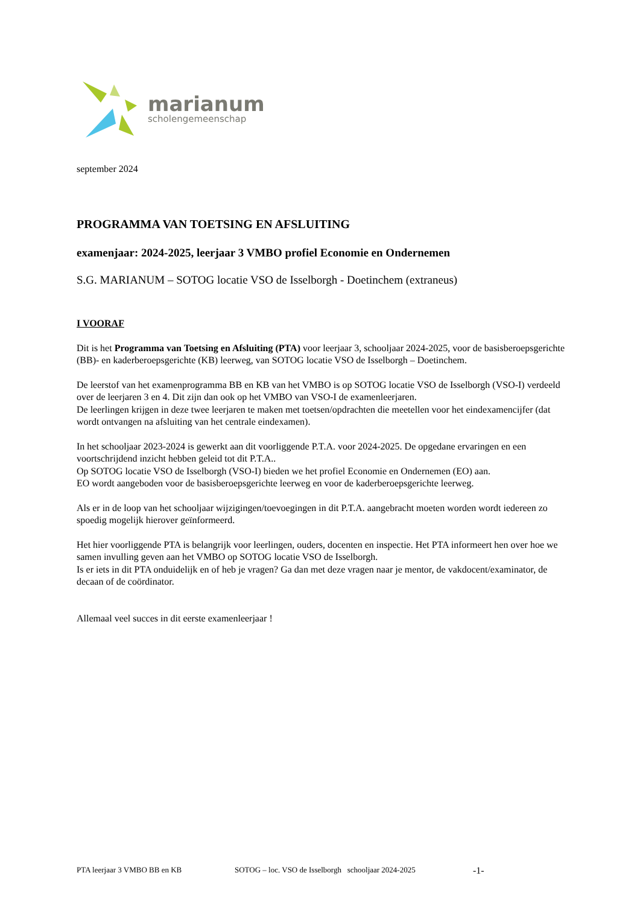marianum
scholengemeenschap
september 2024
PROGRAMMA VAN TOETSING EN AFSLUITING
examenjaar: 2024-2025, leerjaar 3 VMBO profiel Economie en Ondernemen
S.G. MARIANUM – SOTOG locatie VSO de Isselborgh - Doetinchem (extraneus)
I VOORAF
Dit is het Programma van Toetsing en Afsluiting (PTA) voor leerjaar 3, schooljaar 2024-2025, voor de basisberoepsgerichte (BB)- en kaderberoepsgerichte (KB) leerweg, van SOTOG locatie VSO de Isselborgh – Doetinchem.
De leerstof van het examenprogramma BB en KB van het VMBO is op SOTOG locatie VSO de Isselborgh (VSO-I) verdeeld over de leerjaren 3 en 4. Dit zijn dan ook op het VMBO van VSO-I de examenleerjaren.
De leerlingen krijgen in deze twee leerjaren te maken met toetsen/opdrachten die meetellen voor het eindexamencijfer (dat wordt ontvangen na afsluiting van het centrale eindexamen).
In het schooljaar 2023-2024 is gewerkt aan dit voorliggende P.T.A. voor 2024-2025. De opgedane ervaringen en een voortschrijdend inzicht hebben geleid tot dit P.T.A..
Op SOTOG locatie VSO de Isselborgh (VSO-I) bieden we het profiel Economie en Ondernemen (EO) aan.
EO wordt aangeboden voor de basisberoepsgerichte leerweg en voor de kaderberoepsgerichte leerweg.
Als er in de loop van het schooljaar wijzigingen/toevoegingen in dit P.T.A. aangebracht moeten worden wordt iedereen zo spoedig mogelijk hierover geïnformeerd.
Het hier voorliggende PTA is belangrijk voor leerlingen, ouders, docenten en inspectie. Het PTA informeert hen over hoe we samen invulling geven aan het VMBO op SOTOG locatie VSO de Isselborgh.
Is er iets in dit PTA onduidelijk en of heb je vragen? Ga dan met deze vragen naar je mentor, de vakdocent/examinator, de decaan of de coördinator.
Allemaal veel succes in dit eerste examenleerjaar !
PTA leerjaar 3 VMBO BB en KB SOTOG – loc. VSO de Isselborgh schooljaar 2024-2025 -1-